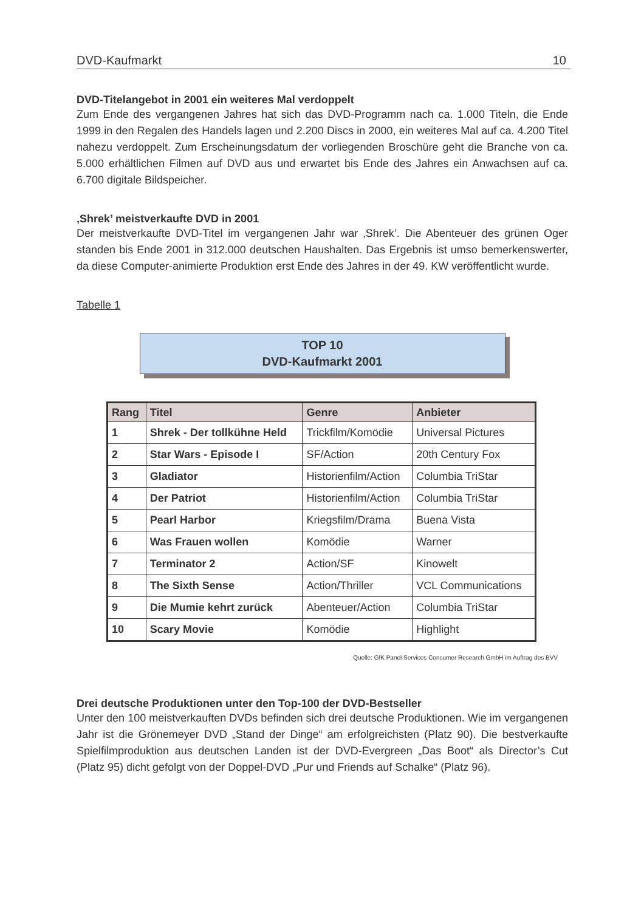DVD-Kaufmarkt 10
DVD-Titelangebot in 2001 ein weiteres Mal verdoppelt
Zum Ende des vergangenen Jahres hat sich das DVD-Programm nach ca. 1.000 Titeln, die Ende 1999 in den Regalen des Handels lagen und 2.200 Discs in 2000, ein weiteres Mal auf ca. 4.200 Titel nahezu verdoppelt. Zum Erscheinungsdatum der vorliegenden Broschüre geht die Branche von ca. 5.000 erhältlichen Filmen auf DVD aus und erwartet bis Ende des Jahres ein Anwachsen auf ca. 6.700 digitale Bildspeicher.
‚Shrek’ meistverkaufte DVD in 2001
Der meistverkaufte DVD-Titel im vergangenen Jahr war ‚Shrek’. Die Abenteuer des grünen Oger standen bis Ende 2001 in 312.000 deutschen Haushalten. Das Ergebnis ist umso bemerkenswerter, da diese Computer-animierte Produktion erst Ende des Jahres in der 49. KW veröffentlicht wurde.
Tabelle 1
TOP 10
DVD-Kaufmarkt 2001
| Rang | Titel | Genre | Anbieter |
| --- | --- | --- | --- |
| 1 | Shrek - Der tollkühne Held | Trickfilm/Komödie | Universal Pictures |
| 2 | Star Wars - Episode I | SF/Action | 20th Century Fox |
| 3 | Gladiator | Historienfilm/Action | Columbia TriStar |
| 4 | Der Patriot | Historienfilm/Action | Columbia TriStar |
| 5 | Pearl Harbor | Kriegsfilm/Drama | Buena Vista |
| 6 | Was Frauen wollen | Komödie | Warner |
| 7 | Terminator 2 | Action/SF | Kinowelt |
| 8 | The Sixth Sense | Action/Thriller | VCL Communications |
| 9 | Die Mumie kehrt zurück | Abenteuer/Action | Columbia TriStar |
| 10 | Scary Movie | Komödie | Highlight |
Quelle: GfK Panel Services Consumer Research GmbH im Auftrag des BVV
Drei deutsche Produktionen unter den Top-100 der DVD-Bestseller
Unter den 100 meistverkauften DVDs befinden sich drei deutsche Produktionen. Wie im vergangenen Jahr ist die Grönemeyer DVD „Stand der Dinge“ am erfolgreichsten (Platz 90). Die bestverkaufte Spielfilmproduktion aus deutschen Landen ist der DVD-Evergreen „Das Boot“ als Director’s Cut (Platz 95) dicht gefolgt von der Doppel-DVD „Pur und Friends auf Schalke“ (Platz 96).